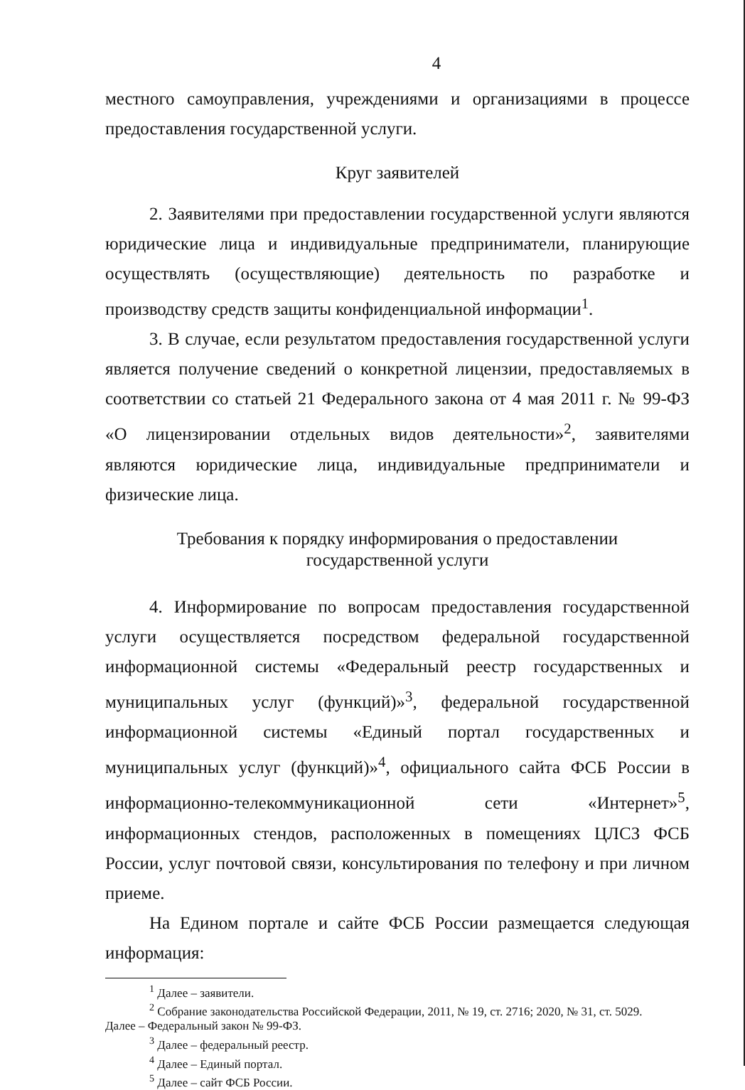4
местного самоуправления, учреждениями и организациями в процессе предоставления государственной услуги.
Круг заявителей
2. Заявителями при предоставлении государственной услуги являются юридические лица и индивидуальные предприниматели, планирующие осуществлять (осуществляющие) деятельность по разработке и производству средств защиты конфиденциальной информации<sup>1</sup>.
3. В случае, если результатом предоставления государственной услуги является получение сведений о конкретной лицензии, предоставляемых в соответствии со статьей 21 Федерального закона от 4 мая 2011 г. № 99-ФЗ «О лицензировании отдельных видов деятельности»<sup>2</sup>, заявителями являются юридические лица, индивидуальные предприниматели и физические лица.
Требования к порядку информирования о предоставлении
государственной услуги
4. Информирование по вопросам предоставления государственной услуги осуществляется посредством федеральной государственной информационной системы «Федеральный реестр государственных и муниципальных услуг (функций)»<sup>3</sup>, федеральной государственной информационной системы «Единый портал государственных и муниципальных услуг (функций)»<sup>4</sup>, официального сайта ФСБ России в информационно-телекоммуникационной сети «Интернет»<sup>5</sup>, информационных стендов, расположенных в помещениях ЦЛСЗ ФСБ России, услуг почтовой связи, консультирования по телефону и при личном приеме.
На Едином портале и сайте ФСБ России размещается следующая информация:
<sup>1</sup> Далее – заявители.
<sup>2</sup> Собрание законодательства Российской Федерации, 2011, № 19, ст. 2716; 2020, № 31, ст. 5029.
Далее – Федеральный закон № 99-ФЗ.
<sup>3</sup> Далее – федеральный реестр.
<sup>4</sup> Далее – Единый портал.
<sup>5</sup> Далее – сайт ФСБ России.